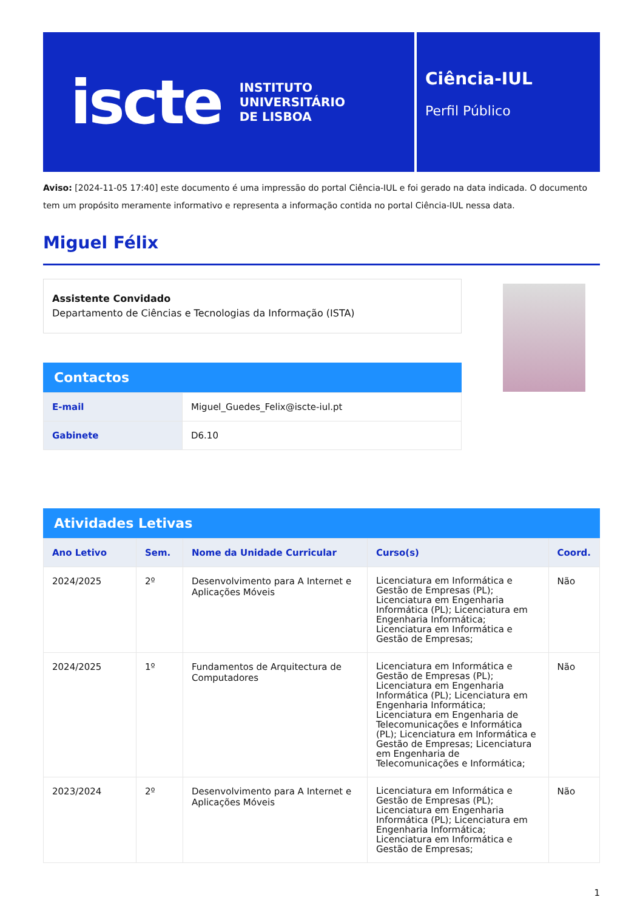iscte
INSTITUTO
UNIVERSITÁRIO
DE LISBOA
Ciência-IUL
Perfil Público
Aviso: [2024-11-05 17:40] este documento é uma impressão do portal Ciência-IUL e foi gerado na data indicada. O documento tem um propósito meramente informativo e representa a informação contida no portal Ciência-IUL nessa data.
Miguel Félix
Assistente Convidado
Departamento de Ciências e Tecnologias da Informação (ISTA)
Contactos
| E-mail | Miguel_Guedes_Felix@iscte-iul.pt |
| Gabinete | D6.10 |
Atividades Letivas
| Ano Letivo | Sem. | Nome da Unidade Curricular | Curso(s) | Coord. |
| --- | --- | --- | --- | --- |
| 2024/2025 | 2º | Desenvolvimento para A Internet e Aplicações Móveis | Licenciatura em Informática e Gestão de Empresas (PL); Licenciatura em Engenharia Informática (PL); Licenciatura em Engenharia Informática; Licenciatura em Informática e Gestão de Empresas; | Não |
| 2024/2025 | 1º | Fundamentos de Arquitectura de Computadores | Licenciatura em Informática e Gestão de Empresas (PL); Licenciatura em Engenharia Informática (PL); Licenciatura em Engenharia Informática; Licenciatura em Engenharia de Telecomunicações e Informática (PL); Licenciatura em Informática e Gestão de Empresas; Licenciatura em Engenharia de Telecomunicações e Informática; | Não |
| 2023/2024 | 2º | Desenvolvimento para A Internet e Aplicações Móveis | Licenciatura em Informática e Gestão de Empresas (PL); Licenciatura em Engenharia Informática (PL); Licenciatura em Engenharia Informática; Licenciatura em Informática e Gestão de Empresas; | Não |
1